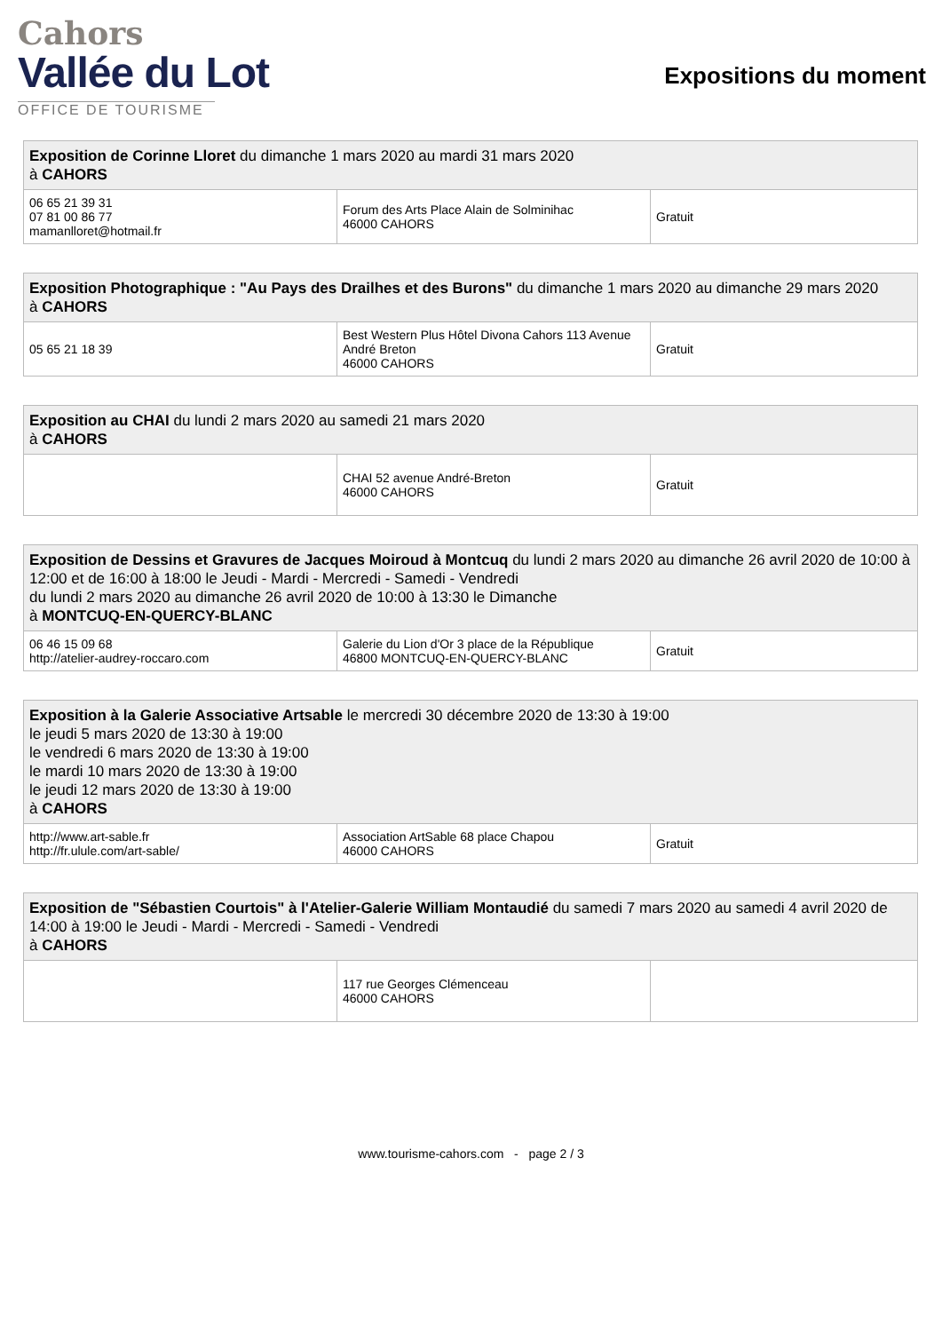Cahors
Vallée du Lot
OFFICE DE TOURISME
Expositions du moment
| Exposition de Corinne Lloret du dimanche 1 mars 2020 au mardi 31 mars 2020 à CAHORS | | |
| 06 65 21 39 31 07 81 00 86 77 mamanlloret@hotmail.fr | Forum des Arts Place Alain de Solminihac 46000 CAHORS | Gratuit |
| Exposition Photographique : "Au Pays des Drailhes et des Burons" du dimanche 1 mars 2020 au dimanche 29 mars 2020 à CAHORS | | |
| 05 65 21 18 39 | Best Western Plus Hôtel Divona Cahors 113 Avenue André Breton 46000 CAHORS | Gratuit |
| Exposition au CHAI du lundi 2 mars 2020 au samedi 21 mars 2020 à CAHORS | | |
| | CHAI 52 avenue André-Breton 46000 CAHORS | Gratuit |
| Exposition de Dessins et Gravures de Jacques Moiroud à Montcuq du lundi 2 mars 2020 au dimanche 26 avril 2020 de 10:00 à 12:00 et de 16:00 à 18:00 le Jeudi - Mardi - Mercredi - Samedi - Vendredi du lundi 2 mars 2020 au dimanche 26 avril 2020 de 10:00 à 13:30 le Dimanche à MONTCUQ-EN-QUERCY-BLANC | | |
| 06 46 15 09 68 http://atelier-audrey-roccaro.com | Galerie du Lion d'Or 3 place de la République 46800 MONTCUQ-EN-QUERCY-BLANC | Gratuit |
| Exposition à la Galerie Associative Artsable le mercredi 30 décembre 2020 de 13:30 à 19:00 le jeudi 5 mars 2020 de 13:30 à 19:00 le vendredi 6 mars 2020 de 13:30 à 19:00 le mardi 10 mars 2020 de 13:30 à 19:00 le jeudi 12 mars 2020 de 13:30 à 19:00 à CAHORS | | |
| http://www.art-sable.fr http://fr.ulule.com/art-sable/ | Association ArtSable 68 place Chapou 46000 CAHORS | Gratuit |
| Exposition de "Sébastien Courtois" à l'Atelier-Galerie William Montaudié du samedi 7 mars 2020 au samedi 4 avril 2020 de 14:00 à 19:00 le Jeudi - Mardi - Mercredi - Samedi - Vendredi à CAHORS | | |
| | 117 rue Georges Clémenceau 46000 CAHORS | |
www.tourisme-cahors.com - page 2 / 3